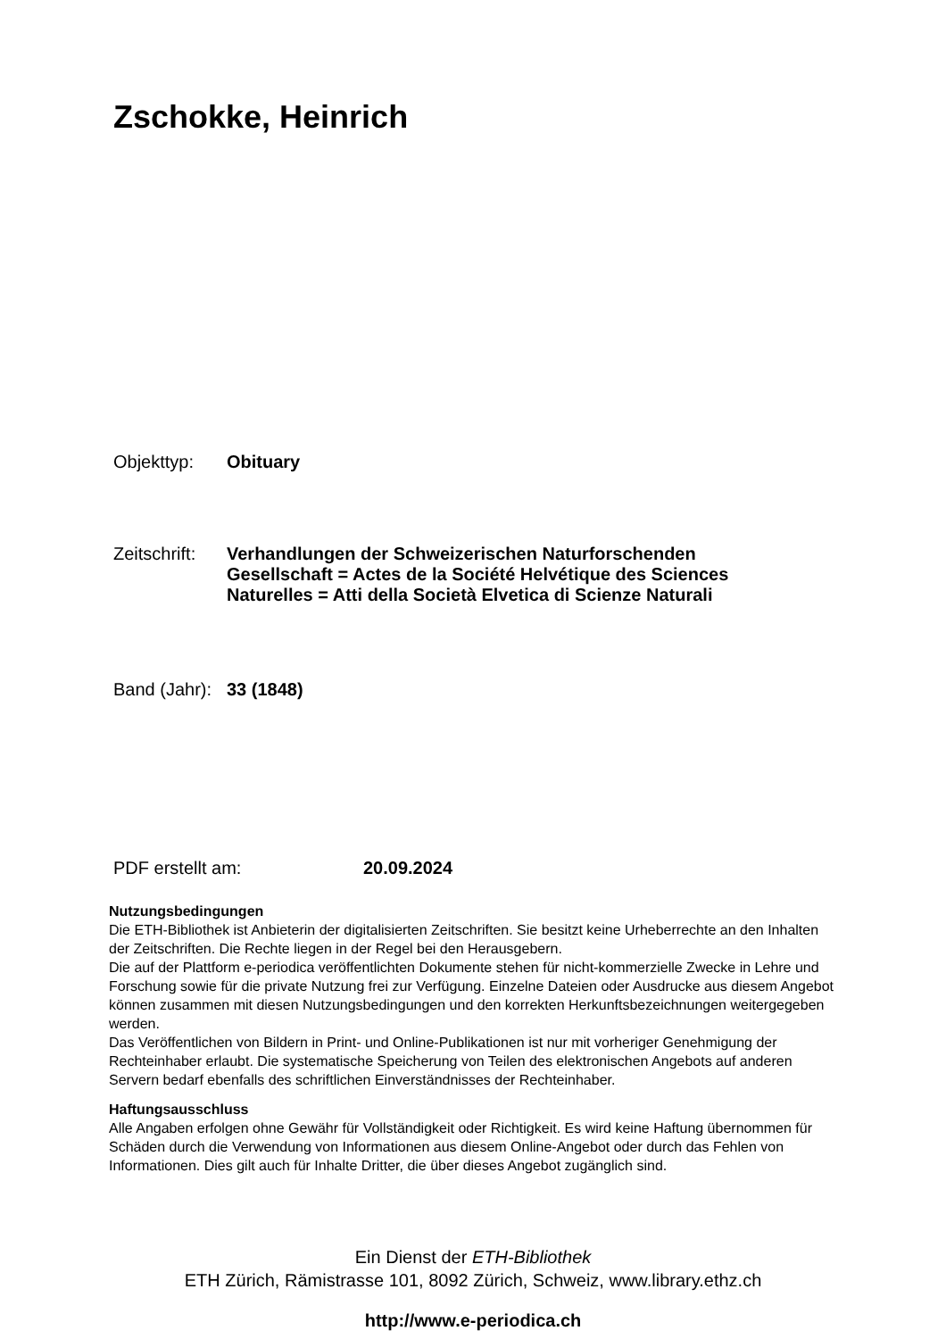Zschokke, Heinrich
Objekttyp: Obituary
Zeitschrift:
Verhandlungen der Schweizerischen Naturforschenden Gesellschaft = Actes de la Société Helvétique des Sciences Naturelles = Atti della Società Elvetica di Scienze Naturali
Band (Jahr):
33 (1848)
PDF erstellt am: 20.09.2024
Nutzungsbedingungen
Die ETH-Bibliothek ist Anbieterin der digitalisierten Zeitschriften. Sie besitzt keine Urheberrechte an den Inhalten der Zeitschriften. Die Rechte liegen in der Regel bei den Herausgebern.
Die auf der Plattform e-periodica veröffentlichten Dokumente stehen für nicht-kommerzielle Zwecke in Lehre und Forschung sowie für die private Nutzung frei zur Verfügung. Einzelne Dateien oder Ausdrucke aus diesem Angebot können zusammen mit diesen Nutzungsbedingungen und den korrekten Herkunftsbezeichnungen weitergegeben werden.
Das Veröffentlichen von Bildern in Print- und Online-Publikationen ist nur mit vorheriger Genehmigung der Rechteinhaber erlaubt. Die systematische Speicherung von Teilen des elektronischen Angebots auf anderen Servern bedarf ebenfalls des schriftlichen Einverständnisses der Rechteinhaber.
Haftungsausschluss
Alle Angaben erfolgen ohne Gewähr für Vollständigkeit oder Richtigkeit. Es wird keine Haftung übernommen für Schäden durch die Verwendung von Informationen aus diesem Online-Angebot oder durch das Fehlen von Informationen. Dies gilt auch für Inhalte Dritter, die über dieses Angebot zugänglich sind.
Ein Dienst der ETH-Bibliothek
ETH Zürich, Rämistrasse 101, 8092 Zürich, Schweiz, www.library.ethz.ch
http://www.e-periodica.ch